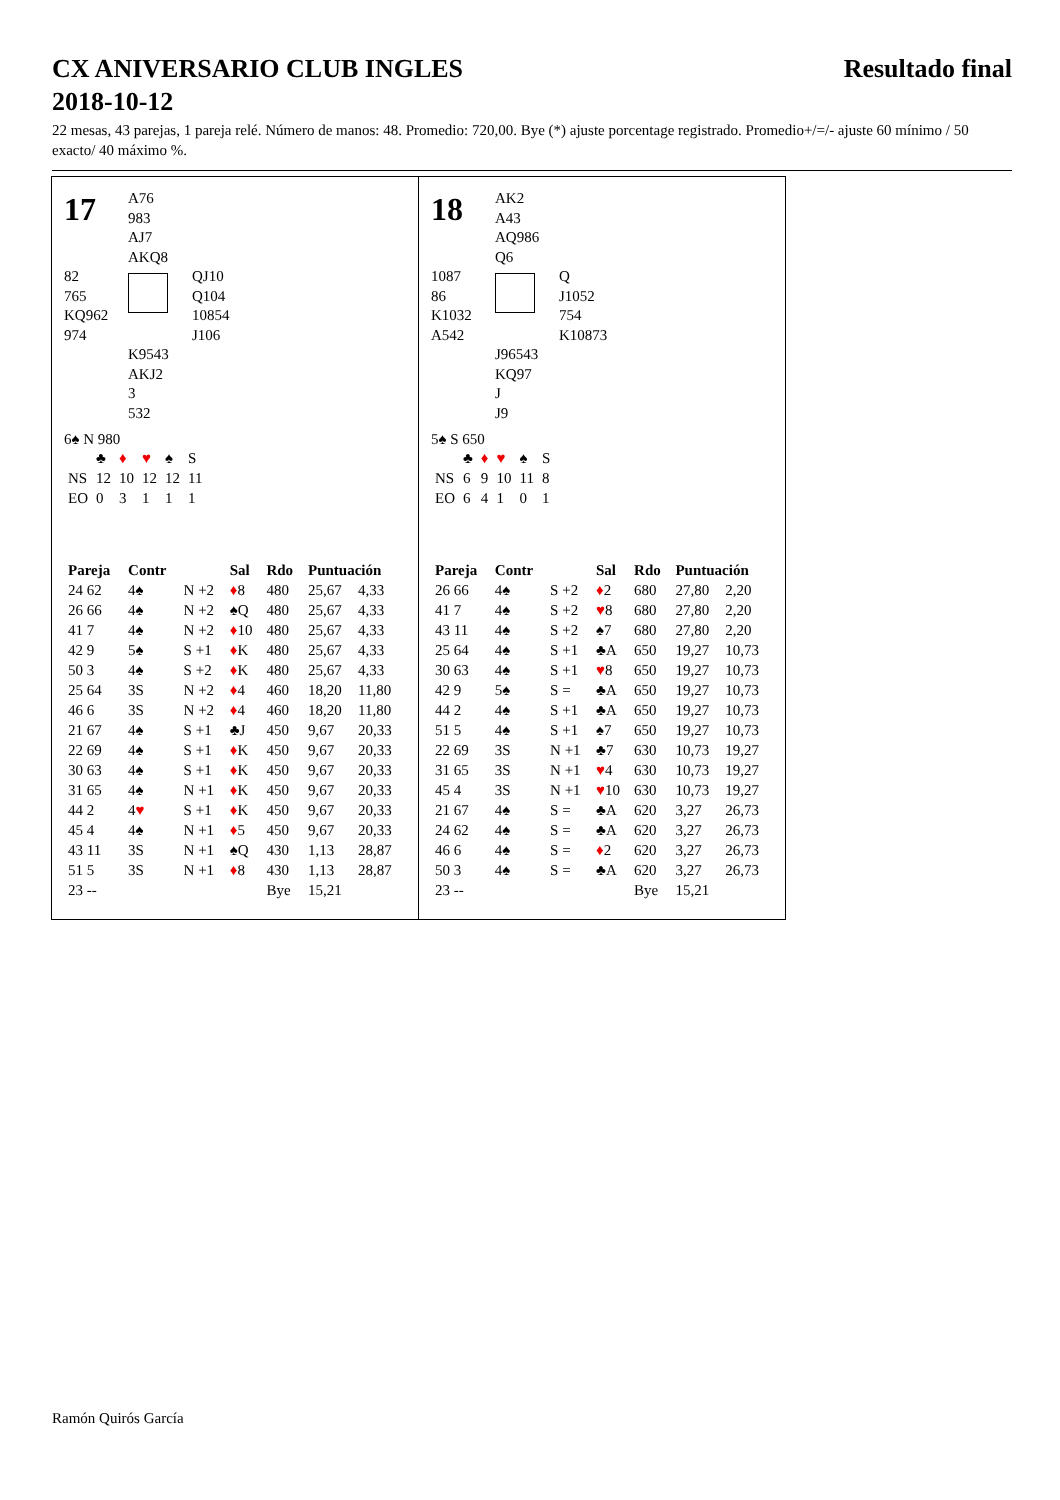CX ANIVERSARIO CLUB INGLES
2018-10-12 Resultado final
22 mesas, 43 parejas, 1 pareja relé. Número de manos: 48. Promedio: 720,00. Bye (*) ajuste porcentage registrado. Promedio+/=/- ajuste 60 mínimo / 50 exacto/ 40 máximo %.
17
A76
983
AJ7
AKQ8
82
765
KQ962
974
QJ10
Q104
10854
J106
K9543
AKJ2
3
532
6♠ N 980
| | ♣ | ♦ | ♥ | ♠ | S |
| NS | 12 | 10 | 12 | 12 | 11 |
| EO | 0 | 3 | 1 | 1 | 1 |
| Pareja | Contr | | Sal | Rdo | Puntuación | |
| --- | --- | --- | --- | --- | --- | --- |
| 24 62 | 4♠ | N +2 | ♦ 8 | 480 | 25,67 | 4,33 |
| 26 66 | 4♠ | N +2 | ♠Q | 480 | 25,67 | 4,33 |
| 41 7 | 4♠ | N +2 | ♦ 10 | 480 | 25,67 | 4,33 |
| 42 9 | 5♠ | S +1 | ♦ K | 480 | 25,67 | 4,33 |
| 50 3 | 4♠ | S +2 | ♦ K | 480 | 25,67 | 4,33 |
| 25 64 | 3S | N +2 | ♦ 4 | 460 | 18,20 | 11,80 |
| 46 6 | 3S | N +2 | ♦ 4 | 460 | 18,20 | 11,80 |
| 21 67 | 4♠ | S +1 | ♣J | 450 | 9,67 | 20,33 |
| 22 69 | 4♠ | S +1 | ♦ K | 450 | 9,67 | 20,33 |
| 30 63 | 4♠ | S +1 | ♦ K | 450 | 9,67 | 20,33 |
| 31 65 | 4♠ | N +1 | ♦ K | 450 | 9,67 | 20,33 |
| 44 2 | 4 ♥ | S +1 | ♦ K | 450 | 9,67 | 20,33 |
| 45 4 | 4♠ | N +1 | ♦ 5 | 450 | 9,67 | 20,33 |
| 43 11 | 3S | N +1 | ♠Q | 430 | 1,13 | 28,87 |
| 51 5 | 3S | N +1 | ♦ 8 | 430 | 1,13 | 28,87 |
| 23 -- | | | | Bye | 15,21 | |
18
AK2
A43
AQ986
Q6
1087
86
K1032
A542
Q
J1052
754
K10873
J96543
KQ97
J
J9
5♠ S 650
| | ♣ | ♦ | ♥ | ♠ | S |
| NS | 6 | 9 | 10 | 11 | 8 |
| EO | 6 | 4 | 1 | 0 | 1 |
| Pareja | Contr | | Sal | Rdo | Puntuación | |
| --- | --- | --- | --- | --- | --- | --- |
| 26 66 | 4♠ | S +2 | ♦ 2 | 680 | 27,80 | 2,20 |
| 41 7 | 4♠ | S +2 | ♥ 8 | 680 | 27,80 | 2,20 |
| 43 11 | 4♠ | S +2 | ♠7 | 680 | 27,80 | 2,20 |
| 25 64 | 4♠ | S +1 | ♣A | 650 | 19,27 | 10,73 |
| 30 63 | 4♠ | S +1 | ♥ 8 | 650 | 19,27 | 10,73 |
| 42 9 | 5♠ | S = | ♣A | 650 | 19,27 | 10,73 |
| 44 2 | 4♠ | S +1 | ♣A | 650 | 19,27 | 10,73 |
| 51 5 | 4♠ | S +1 | ♠7 | 650 | 19,27 | 10,73 |
| 22 69 | 3S | N +1 | ♣7 | 630 | 10,73 | 19,27 |
| 31 65 | 3S | N +1 | ♥ 4 | 630 | 10,73 | 19,27 |
| 45 4 | 3S | N +1 | ♥ 10 | 630 | 10,73 | 19,27 |
| 21 67 | 4♠ | S = | ♣A | 620 | 3,27 | 26,73 |
| 24 62 | 4♠ | S = | ♣A | 620 | 3,27 | 26,73 |
| 46 6 | 4♠ | S = | ♦ 2 | 620 | 3,27 | 26,73 |
| 50 3 | 4♠ | S = | ♣A | 620 | 3,27 | 26,73 |
| 23 -- | | | | Bye | 15,21 | |
Ramón Quirós García